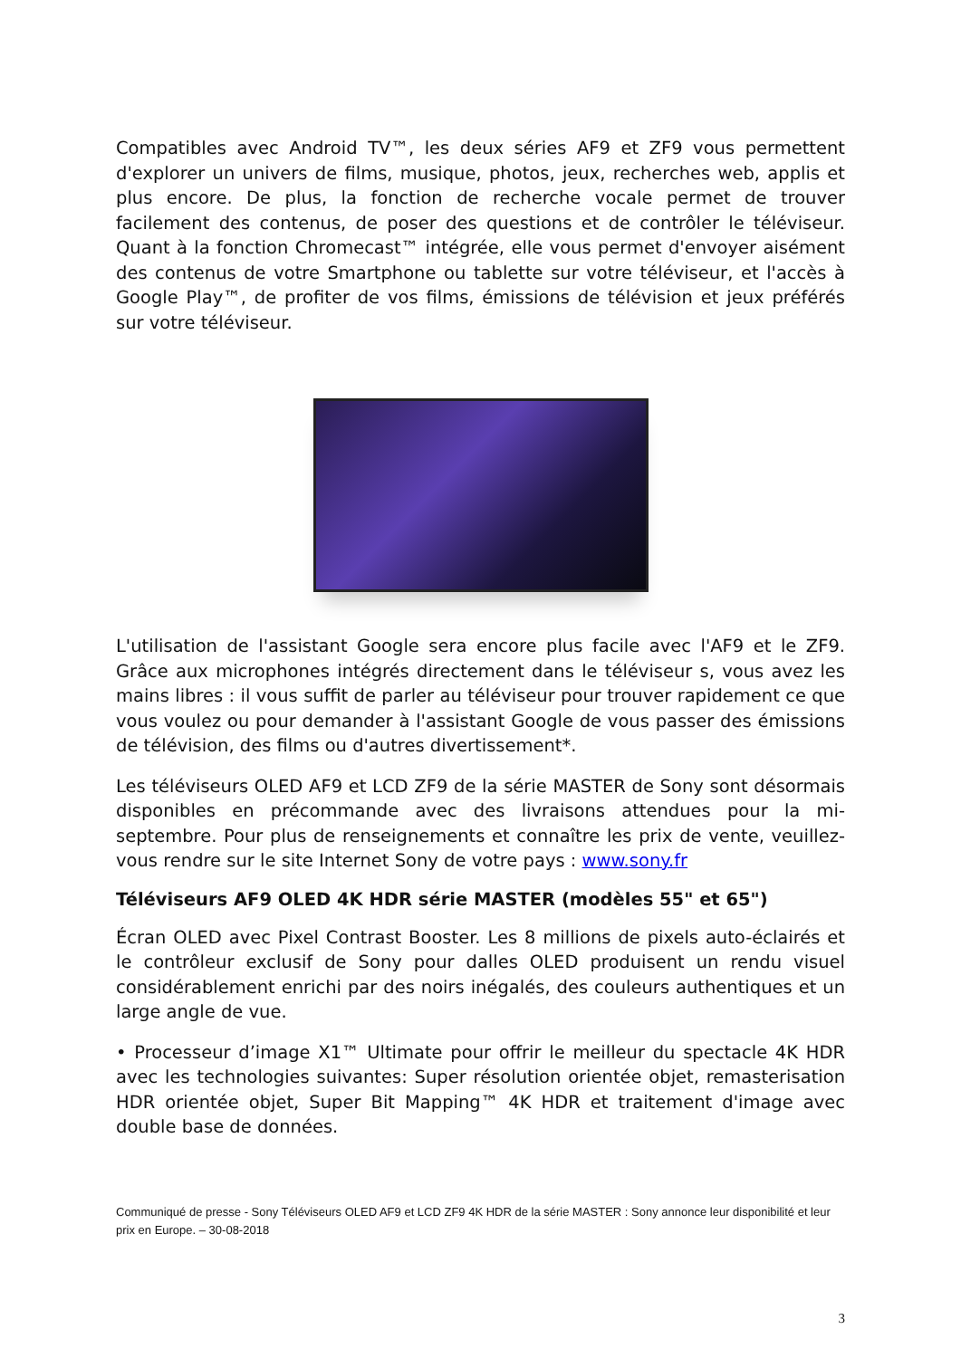Compatibles avec Android TV™, les deux séries AF9 et ZF9 vous permettent d'explorer un univers de films, musique, photos, jeux, recherches web, applis et plus encore. De plus, la fonction de recherche vocale permet de trouver facilement des contenus, de poser des questions et de contrôler le téléviseur. Quant à la fonction Chromecast™ intégrée, elle vous permet d'envoyer aisément des contenus de votre Smartphone ou tablette sur votre téléviseur, et l'accès à Google Play™, de profiter de vos films, émissions de télévision et jeux préférés sur votre téléviseur.
L'utilisation de l'assistant Google sera encore plus facile avec l'AF9 et le ZF9. Grâce aux microphones intégrés directement dans le téléviseur s, vous avez les mains libres : il vous suffit de parler au téléviseur pour trouver rapidement ce que vous voulez ou pour demander à l'assistant Google de vous passer des émissions de télévision, des films ou d'autres divertissement*.
Les téléviseurs OLED AF9 et LCD ZF9 de la série MASTER de Sony sont désormais disponibles en précommande avec des livraisons attendues pour la mi-septembre. Pour plus de renseignements et connaître les prix de vente, veuillez-vous rendre sur le site Internet Sony de votre pays : www.sony.fr
Téléviseurs AF9 OLED 4K HDR série MASTER (modèles 55" et 65")
Écran OLED avec Pixel Contrast Booster. Les 8 millions de pixels auto-éclairés et le contrôleur exclusif de Sony pour dalles OLED produisent un rendu visuel considérablement enrichi par des noirs inégalés, des couleurs authentiques et un large angle de vue.
• Processeur d’image X1™ Ultimate pour offrir le meilleur du spectacle 4K HDR avec les technologies suivantes: Super résolution orientée objet, remasterisation HDR orientée objet, Super Bit Mapping™ 4K HDR et traitement d'image avec double base de données.
Communiqué de presse - Sony Téléviseurs OLED AF9 et LCD ZF9 4K HDR de la série MASTER : Sony annonce leur disponibilité et leur prix en Europe. – 30-08-2018
3